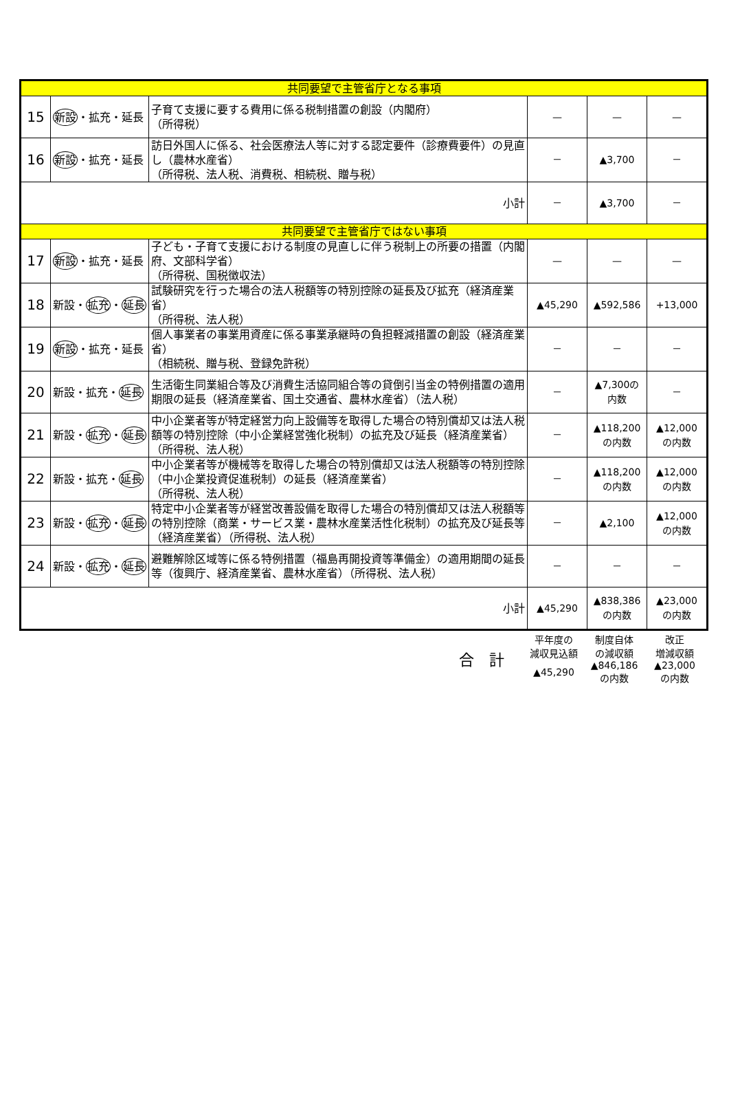| 共同要望で主管省庁となる事項 | | | | | |
| 15 | 新設 ・拡充・延長 | 子育て支援に要する費用に係る税制措置の創設（内閣府） （所得税） | — | — | — |
| 16 | 新設 ・拡充・延長 | 訪日外国人に係る、社会医療法人等に対する認定要件（診療費要件）の見直し（農林水産省） （所得税、法人税、消費税、相続税、贈与税） | － | ▲3,700 | － |
| 小計 | | | － | ▲3,700 | － |
| 共同要望で主管省庁ではない事項 | | | | | |
| 17 | 新設 ・拡充・延長 | 子ども・子育て支援における制度の見直しに伴う税制上の所要の措置（内閣府、文部科学省） （所得税、国税徴収法） | — | — | — |
| 18 | 新設・ 拡充 ・ 延長 | 試験研究を行った場合の法人税額等の特別控除の延長及び拡充（経済産業省） （所得税、法人税） | ▲45,290 | ▲592,586 | +13,000 |
| 19 | 新設 ・拡充・延長 | 個人事業者の事業用資産に係る事業承継時の負担軽減措置の創設（経済産業省） （相続税、贈与税、登録免許税） | － | － | － |
| 20 | 新設・拡充・ 延長 | 生活衛生同業組合等及び消費生活協同組合等の貸倒引当金の特例措置の適用期限の延長（経済産業省、国土交通省、農林水産省）（法人税） | － | ▲7,300の 内数 | － |
| 21 | 新設・ 拡充 ・ 延長 | 中小企業者等が特定経営力向上設備等を取得した場合の特別償却又は法人税額等の特別控除（中小企業経営強化税制）の拡充及び延長（経済産業省）（所得税、法人税） | － | ▲118,200 の内数 | ▲12,000 の内数 |
| 22 | 新設・拡充・ 延長 | 中小企業者等が機械等を取得した場合の特別償却又は法人税額等の特別控除（中小企業投資促進税制）の延長（経済産業省） （所得税、法人税） | － | ▲118,200 の内数 | ▲12,000 の内数 |
| 23 | 新設・ 拡充 ・ 延長 | 特定中小企業者等が経営改善設備を取得した場合の特別償却又は法人税額等の特別控除（商業・サービス業・農林水産業活性化税制）の拡充及び延長等（経済産業省）（所得税、法人税） | － | ▲2,100 | ▲12,000 の内数 |
| 24 | 新設・ 拡充 ・ 延長 | 避難解除区域等に係る特例措置（福島再開投資等準備金）の適用期間の延長等（復興庁、経済産業省、農林水産省）（所得税、法人税） | － | － | － |
| 小計 | | | ▲45,290 | ▲838,386 の内数 | ▲23,000 の内数 |
| 合 計 | 平年度の 減収見込額 | 制度自体 の減収額 | 改正 増減収額 |
| | ▲45,290 | ▲846,186 の内数 | ▲23,000 の内数 |